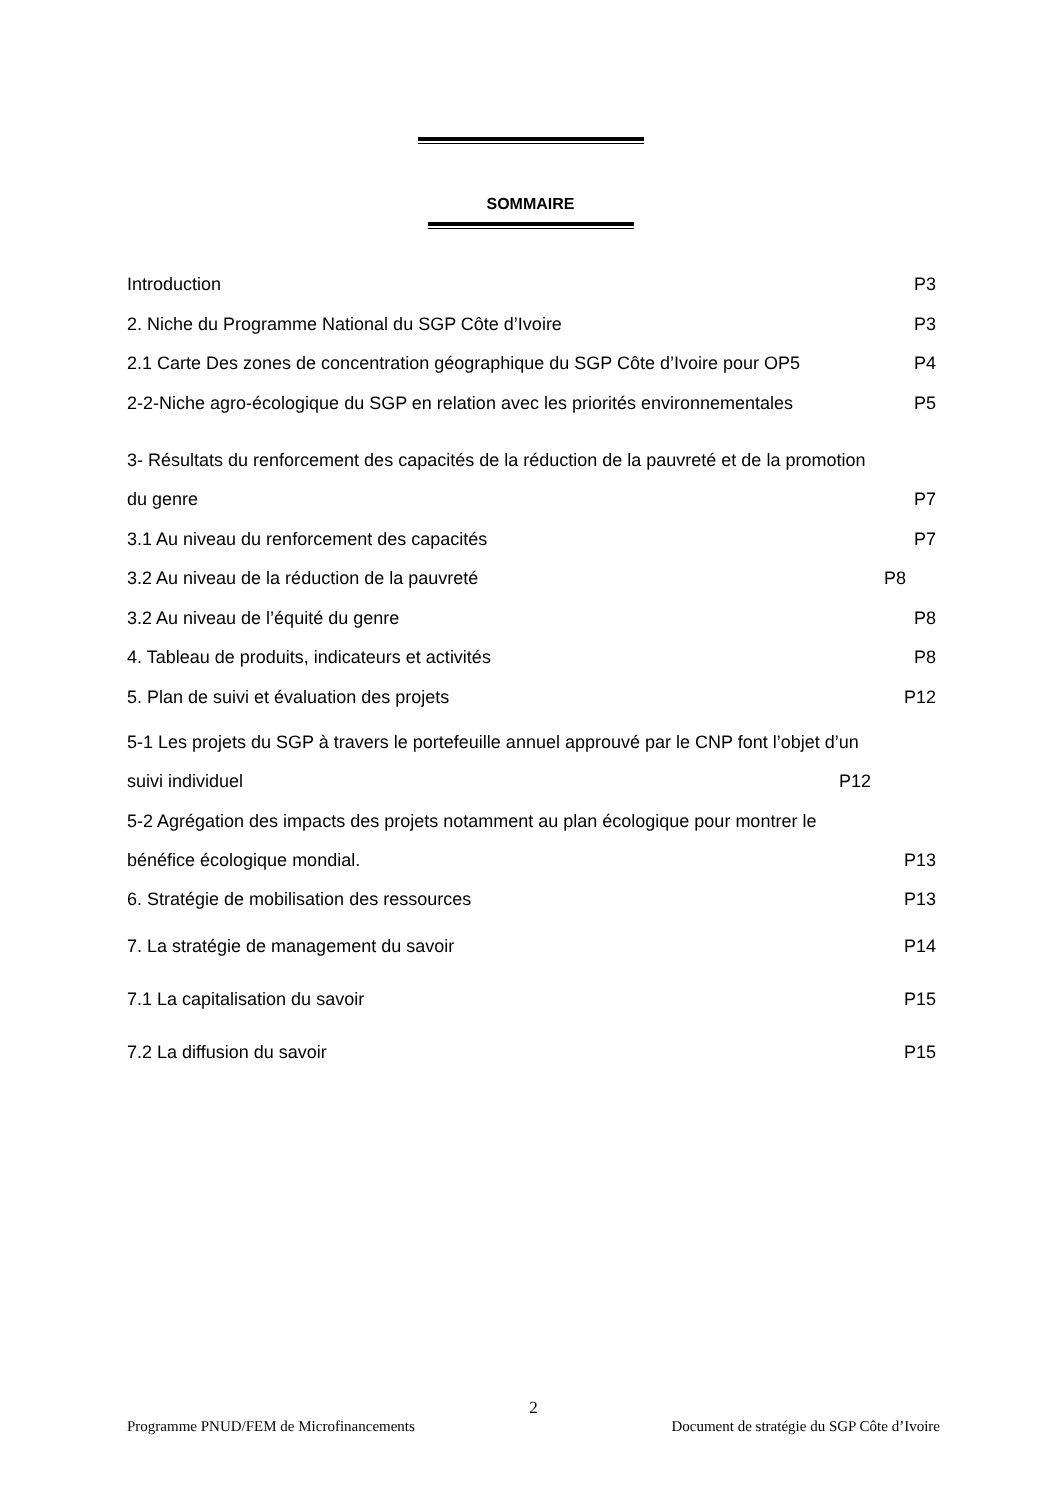SOMMAIRE
Introduction P3
2. Niche du Programme National du SGP Côte d’Ivoire P3
2.1 Carte Des zones de concentration géographique du SGP Côte d’Ivoire pour OP5 P4
2-2-Niche agro-écologique du SGP en relation avec les priorités environnementales P5
3- Résultats du renforcement des capacités de la réduction de la pauvreté et de la promotion
du genre P7
3.1 Au niveau du renforcement des capacités P7
3.2 Au niveau de la réduction de la pauvreté P8
3.2 Au niveau de l’équité du genre P8
4. Tableau de produits, indicateurs et activités P8
5. Plan de suivi et évaluation des projets P12
5-1 Les projets du SGP à travers le portefeuille annuel approuvé par le CNP font l’objet d’un
suivi individuel P12
5-2 Agrégation des impacts des projets notamment au plan écologique pour montrer le
bénéfice écologique mondial. P13
6. Stratégie de mobilisation des ressources P13
7. La stratégie de management du savoir P14
7.1 La capitalisation du savoir P15
7.2 La diffusion du savoir P15
2
Programme PNUD/FEM de Microfinancements Document de stratégie du SGP Côte d’Ivoire